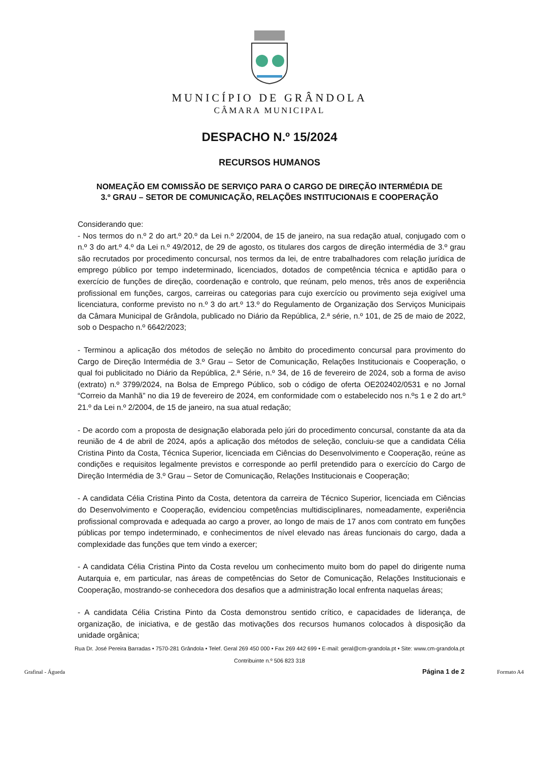MUNICÍPIO DE GRÂNDOLA
CÂMARA MUNICIPAL
DESPACHO N.º 15/2024
RECURSOS HUMANOS
NOMEAÇÃO EM COMISSÃO DE SERVIÇO PARA O CARGO DE DIREÇÃO INTERMÉDIA DE 3.º GRAU – SETOR DE COMUNICAÇÃO, RELAÇÕES INSTITUCIONAIS E COOPERAÇÃO
Considerando que:
- Nos termos do n.º 2 do art.º 20.º da Lei n.º 2/2004, de 15 de janeiro, na sua redação atual, conjugado com o n.º 3 do art.º 4.º da Lei n.º 49/2012, de 29 de agosto, os titulares dos cargos de direção intermédia de 3.º grau são recrutados por procedimento concursal, nos termos da lei, de entre trabalhadores com relação jurídica de emprego público por tempo indeterminado, licenciados, dotados de competência técnica e aptidão para o exercício de funções de direção, coordenação e controlo, que reúnam, pelo menos, três anos de experiência profissional em funções, cargos, carreiras ou categorias para cujo exercício ou provimento seja exigível uma licenciatura, conforme previsto no n.º 3 do art.º 13.º do Regulamento de Organização dos Serviços Municipais da Câmara Municipal de Grândola, publicado no Diário da República, 2.ª série, n.º 101, de 25 de maio de 2022, sob o Despacho n.º 6642/2023;
- Terminou a aplicação dos métodos de seleção no âmbito do procedimento concursal para provimento do Cargo de Direção Intermédia de 3.º Grau – Setor de Comunicação, Relações Institucionais e Cooperação, o qual foi publicitado no Diário da República, 2.ª Série, n.º 34, de 16 de fevereiro de 2024, sob a forma de aviso (extrato) n.º 3799/2024, na Bolsa de Emprego Público, sob o código de oferta OE202402/0531 e no Jornal “Correio da Manhã” no dia 19 de fevereiro de 2024, em conformidade com o estabelecido nos n.ºs 1 e 2 do art.º 21.º da Lei n.º 2/2004, de 15 de janeiro, na sua atual redação;
- De acordo com a proposta de designação elaborada pelo júri do procedimento concursal, constante da ata da reunião de 4 de abril de 2024, após a aplicação dos métodos de seleção, concluiu-se que a candidata Célia Cristina Pinto da Costa, Técnica Superior, licenciada em Ciências do Desenvolvimento e Cooperação, reúne as condições e requisitos legalmente previstos e corresponde ao perfil pretendido para o exercício do Cargo de Direção Intermédia de 3.º Grau – Setor de Comunicação, Relações Institucionais e Cooperação;
- A candidata Célia Cristina Pinto da Costa, detentora da carreira de Técnico Superior, licenciada em Ciências do Desenvolvimento e Cooperação, evidenciou competências multidisciplinares, nomeadamente, experiência profissional comprovada e adequada ao cargo a prover, ao longo de mais de 17 anos com contrato em funções públicas por tempo indeterminado, e conhecimentos de nível elevado nas áreas funcionais do cargo, dada a complexidade das funções que tem vindo a exercer;
- A candidata Célia Cristina Pinto da Costa revelou um conhecimento muito bom do papel do dirigente numa Autarquia e, em particular, nas áreas de competências do Setor de Comunicação, Relações Institucionais e Cooperação, mostrando-se conhecedora dos desafios que a administração local enfrenta naquelas áreas;
- A candidata Célia Cristina Pinto da Costa demonstrou sentido crítico, e capacidades de liderança, de organização, de iniciativa, e de gestão das motivações dos recursos humanos colocados à disposição da unidade orgânica;
Rua Dr. José Pereira Barradas • 7570-281 Grândola • Telef. Geral 269 450 000 • Fax 269 442 699 • E-mail: geral@cm-grandola.pt • Site: www.cm-grandola.pt
Contribuinte n.º 506 823 318
Grafinal - Águeda Página 1 de 2 Formato A4